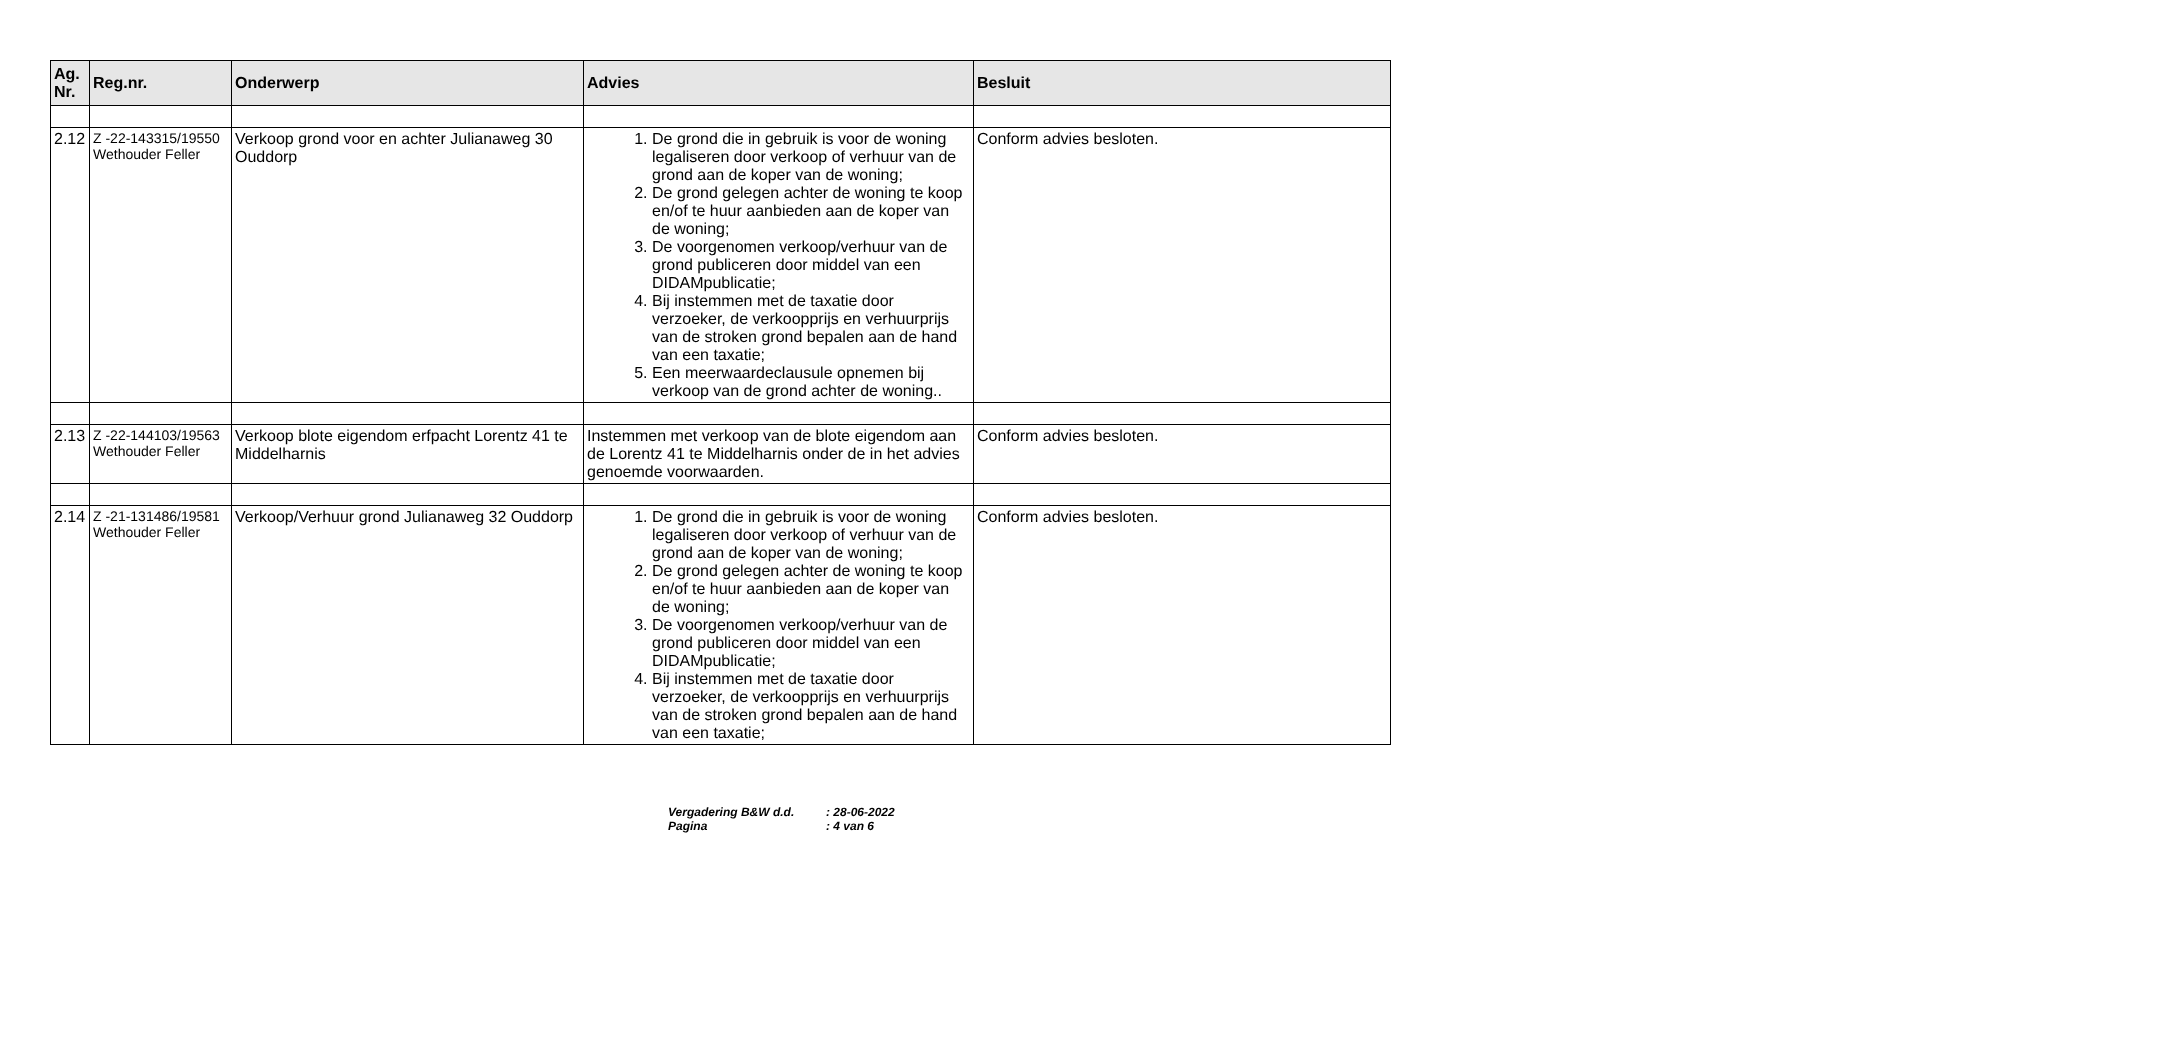| Ag. Nr. | Reg.nr. | Onderwerp | Advies | Besluit |
| --- | --- | --- | --- | --- |
| 2.12 | Z -22-143315/19550 Wethouder Feller | Verkoop grond voor en achter Julianaweg 30 Ouddorp | 1. De grond die in gebruik is voor de woning legaliseren door verkoop of verhuur van de grond aan de koper van de woning; 2. De grond gelegen achter de woning te koop en/of te huur aanbieden aan de koper van de woning; 3. De voorgenomen verkoop/verhuur van de grond publiceren door middel van een DIDAMpublicatie; 4. Bij instemmen met de taxatie door verzoeker, de verkoopprijs en verhuurprijs van de stroken grond bepalen aan de hand van een taxatie; 5. Een meerwaardeclausule opnemen bij verkoop van de grond achter de woning.. | Conform advies besloten. |
| 2.13 | Z -22-144103/19563 Wethouder Feller | Verkoop blote eigendom erfpacht Lorentz 41 te Middelharnis | Instemmen met verkoop van de blote eigendom aan de Lorentz 41 te Middelharnis onder de in het advies genoemde voorwaarden. | Conform advies besloten. |
| 2.14 | Z -21-131486/19581 Wethouder Feller | Verkoop/Verhuur grond Julianaweg 32 Ouddorp | 1. De grond die in gebruik is voor de woning legaliseren door verkoop of verhuur van de grond aan de koper van de woning; 2. De grond gelegen achter de woning te koop en/of te huur aanbieden aan de koper van de woning; 3. De voorgenomen verkoop/verhuur van de grond publiceren door middel van een DIDAMpublicatie; 4. Bij instemmen met de taxatie door verzoeker, de verkoopprijs en verhuurprijs van de stroken grond bepalen aan de hand van een taxatie; | Conform advies besloten. |
Vergadering B&W d.d.: 28-06-2022
Pagina: 4 van 6